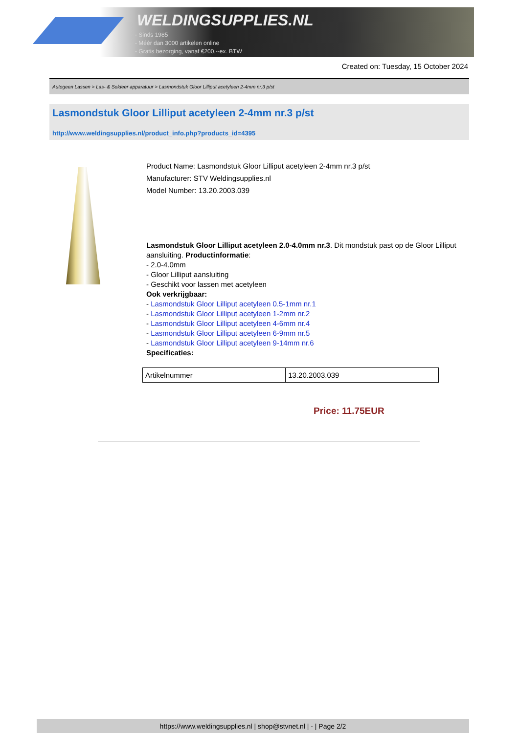WELDINGSUPPLIES.NL
- Sinds 1985
- Méér dan 3000 artikelen online
- Gratis bezorging, vanaf €200,--ex. BTW
Created on: Tuesday, 15 October 2024
Autogeen Lassen > Las- & Soldeer apparatuur > Lasmondstuk Gloor Lilliput acetyleen 2-4mm nr.3 p/st
Lasmondstuk Gloor Lilliput acetyleen 2-4mm nr.3 p/st
http://www.weldingsupplies.nl/product_info.php?products_id=4395
Product Name: Lasmondstuk Gloor Lilliput acetyleen 2-4mm nr.3 p/st
Manufacturer: STV Weldingsupplies.nl
Model Number: 13.20.2003.039
Lasmondstuk Gloor Lilliput acetyleen 2.0-4.0mm nr.3. Dit mondstuk past op de Gloor Lilliput aansluiting. Productinformatie:
- 2.0-4.0mm
- Gloor Lilliput aansluiting
- Geschikt voor lassen met acetyleen
Ook verkrijgbaar:
- Lasmondstuk Gloor Lilliput acetyleen 0.5-1mm nr.1
- Lasmondstuk Gloor Lilliput acetyleen 1-2mm nr.2
- Lasmondstuk Gloor Lilliput acetyleen 4-6mm nr.4
- Lasmondstuk Gloor Lilliput acetyleen 6-9mm nr.5
- Lasmondstuk Gloor Lilliput acetyleen 9-14mm nr.6
Specificaties:
| Artikelnummer | 13.20.2003.039 |
Price: 11.75EUR
https://www.weldingsupplies.nl | shop@stvnet.nl | - | Page 2/2